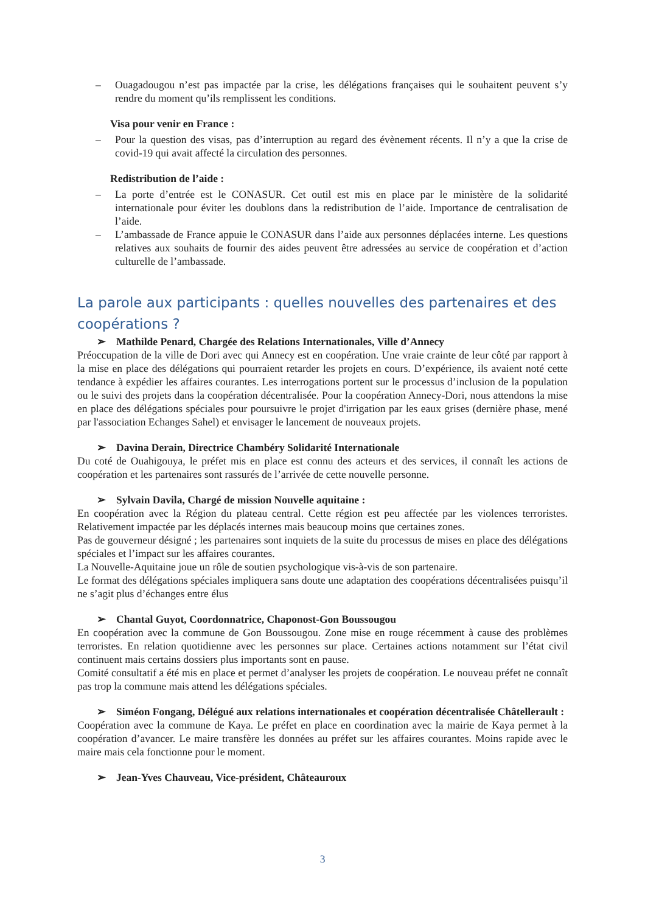– Ouagadougou n’est pas impactée par la crise, les délégations françaises qui le souhaitent peuvent s’y rendre du moment qu’ils remplissent les conditions.
Visa pour venir en France :
– Pour la question des visas, pas d’interruption au regard des évènement récents. Il n’y a que la crise de covid-19 qui avait affecté la circulation des personnes.
Redistribution de l’aide :
– La porte d’entrée est le CONASUR. Cet outil est mis en place par le ministère de la solidarité internationale pour éviter les doublons dans la redistribution de l’aide. Importance de centralisation de l’aide.
– L’ambassade de France appuie le CONASUR dans l’aide aux personnes déplacées interne. Les questions relatives aux souhaits de fournir des aides peuvent être adressées au service de coopération et d’action culturelle de l’ambassade.
La parole aux participants : quelles nouvelles des partenaires et des coopérations ?
➢ Mathilde Penard, Chargée des Relations Internationales, Ville d’Annecy
Préoccupation de la ville de Dori avec qui Annecy est en coopération. Une vraie crainte de leur côté par rapport à la mise en place des délégations qui pourraient retarder les projets en cours. D’expérience, ils avaient noté cette tendance à expédier les affaires courantes. Les interrogations portent sur le processus d’inclusion de la population ou le suivi des projets dans la coopération décentralisée. Pour la coopération Annecy-Dori, nous attendons la mise en place des délégations spéciales pour poursuivre le projet d'irrigation par les eaux grises (dernière phase, mené par l'association Echanges Sahel) et envisager le lancement de nouveaux projets.
➢ Davina Derain, Directrice Chambéry Solidarité Internationale
Du coté de Ouahigouya, le préfet mis en place est connu des acteurs et des services, il connaît les actions de coopération et les partenaires sont rassurés de l’arrivée de cette nouvelle personne.
➢ Sylvain Davila, Chargé de mission Nouvelle aquitaine :
En coopération avec la Région du plateau central. Cette région est peu affectée par les violences terroristes. Relativement impactée par les déplacés internes mais beaucoup moins que certaines zones.
Pas de gouverneur désigné ; les partenaires sont inquiets de la suite du processus de mises en place des délégations spéciales et l’impact sur les affaires courantes.
La Nouvelle-Aquitaine joue un rôle de soutien psychologique vis-à-vis de son partenaire.
Le format des délégations spéciales impliquera sans doute une adaptation des coopérations décentralisées puisqu’il ne s’agit plus d’échanges entre élus
➢ Chantal Guyot, Coordonnatrice, Chaponost-Gon Boussougou
En coopération avec la commune de Gon Boussougou. Zone mise en rouge récemment à cause des problèmes terroristes. En relation quotidienne avec les personnes sur place. Certaines actions notamment sur l’état civil continuent mais certains dossiers plus importants sont en pause.
Comité consultatif a été mis en place et permet d’analyser les projets de coopération. Le nouveau préfet ne connaît pas trop la commune mais attend les délégations spéciales.
➢ Siméon Fongang, Délégué aux relations internationales et coopération décentralisée Châtellerault :
Coopération avec la commune de Kaya. Le préfet en place en coordination avec la mairie de Kaya permet à la coopération d’avancer. Le maire transfère les données au préfet sur les affaires courantes. Moins rapide avec le maire mais cela fonctionne pour le moment.
➢ Jean-Yves Chauveau, Vice-président, Châteauroux
3